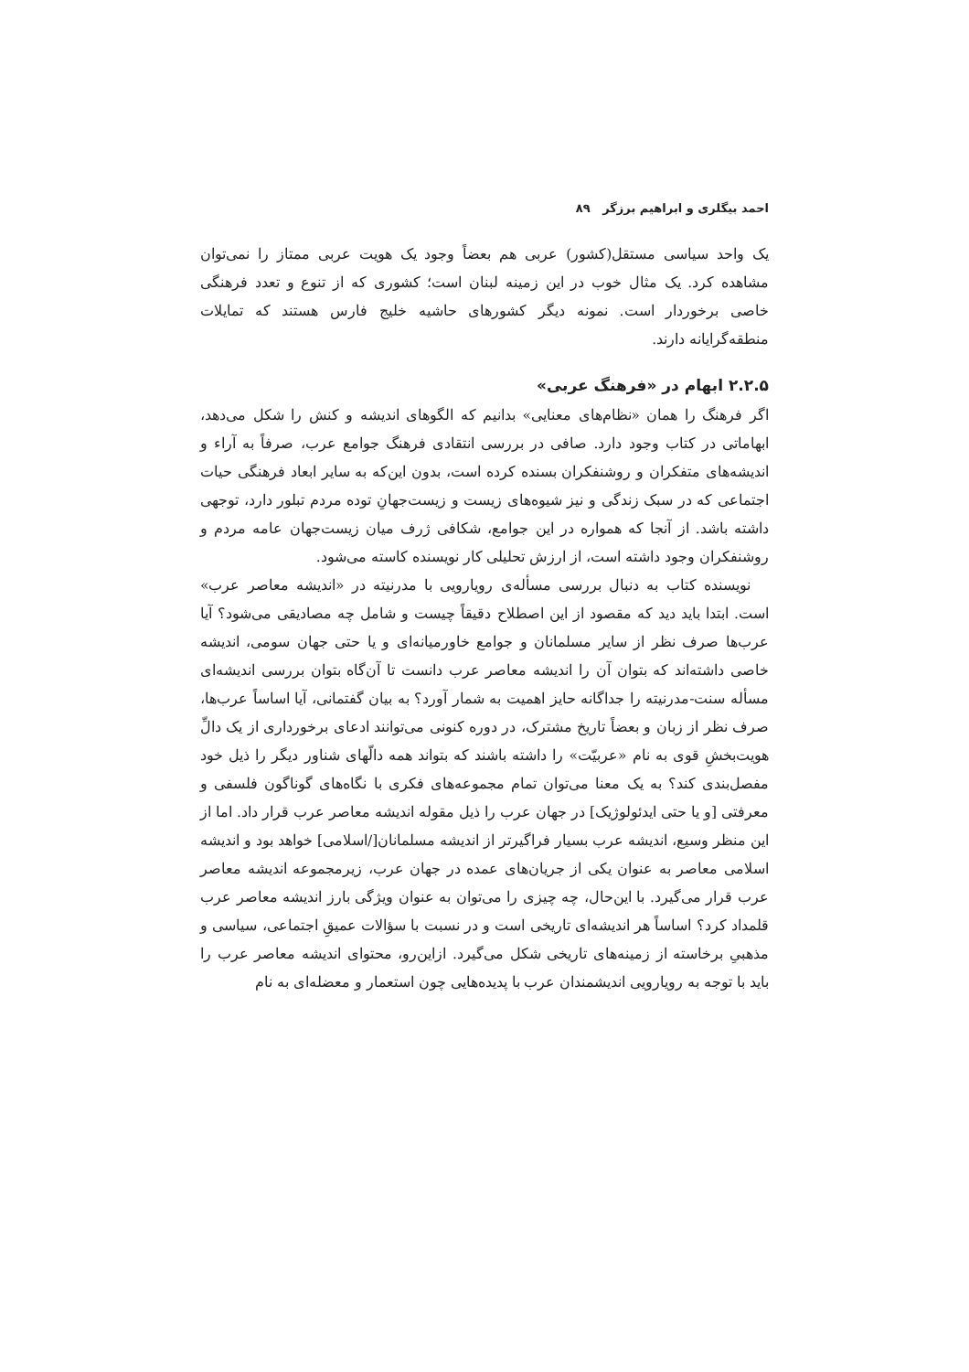احمد بیگلری و ابراهیم برزگر ۸۹
یک واحد سیاسی مستقل(کشور) عربی هم بعضاً وجود یک هویت عربی ممتاز را نمی‌توان مشاهده کرد. یک مثال خوب در این زمینه لبنان است؛ کشوری که از تنوع و تعدد فرهنگی خاصی برخوردار است. نمونه دیگر کشورهای حاشیه خلیج فارس هستند که تمایلات منطقه‌گرایانه دارند.
۲.۲.۵ ابهام در «فرهنگ عربی»
اگر فرهنگ را همان «نظام‌های معنایی» بدانیم که الگوهای اندیشه و کنش را شکل می‌دهد، ابهاماتی در کتاب وجود دارد. صافی در بررسی انتقادی فرهنگ جوامع عرب، صرفاً به آراء و اندیشه‌های متفکران و روشنفکران بسنده کرده است، بدون این‌که به سایر ابعاد فرهنگی حیات اجتماعی که در سبک زندگی و نیز شیوه‌های زیست و زیست‌جهانِ توده مردم تبلور دارد، توجهی داشته باشد. از آنجا که همواره در این جوامع، شکافی ژرف میان زیست‌جهان عامه مردم و روشنفکران وجود داشته است، از ارزش تحلیلی کار نویسنده کاسته می‌شود.
نویسنده کتاب به دنبال بررسی مسأله‌ی رویارویی با مدرنیته در «اندیشه معاصر عرب» است. ابتدا باید دید که مقصود از این اصطلاح دقیقاً چیست و شامل چه مصادیقی می‌شود؟ آیا عرب‌ها صرف نظر از سایر مسلمانان و جوامع خاورمیانه‌ای و یا حتی جهان سومی، اندیشه خاصی داشته‌اند که بتوان آن را اندیشه معاصر عرب دانست تا آن‌گاه بتوان بررسی اندیشه‌ای مسأله سنت-مدرنیته را جداگانه حایز اهمیت به شمار آورد؟ به بیان گفتمانی، آیا اساساً عرب‌ها، صرف نظر از زبان و بعضاً تاریخ مشترک، در دوره کنونی می‌توانند ادعای برخورداری از یک دالِّ هویت‌بخشِ قوی به نام «عربیّت» را داشته باشند که بتواند همه دالّهای شناور دیگر را ذیل خود مفصل‌بندی کند؟ به یک معنا می‌توان تمام مجموعه‌های فکری با نگاه‌های گوناگون فلسفی و معرفتی [و یا حتی ایدئولوژیک] در جهان عرب را ذیل مقوله اندیشه معاصر عرب قرار داد. اما از این منظر وسیع، اندیشه عرب بسیار فراگیرتر از اندیشه مسلمانان[/اسلامی] خواهد بود و اندیشه اسلامی معاصر به عنوان یکی از جریان‌های عمده در جهان عرب، زیرمجموعه اندیشه معاصر عرب قرار می‌گیرد. با این‌حال، چه چیزی را می‌توان به عنوان ویژگی بارز اندیشه معاصر عرب قلمداد کرد؟ اساساً هر اندیشه‌ای تاریخی است و در نسبت با سؤالات عمیقِ اجتماعی، سیاسی و مذهبیِ برخاسته از زمینه‌های تاریخی شکل می‌گیرد. ازاین‌رو، محتوای اندیشه معاصر عرب را باید با توجه به رویارویی اندیشمندان عرب با پدیده‌هایی چون استعمار و معضله‌ای به نام